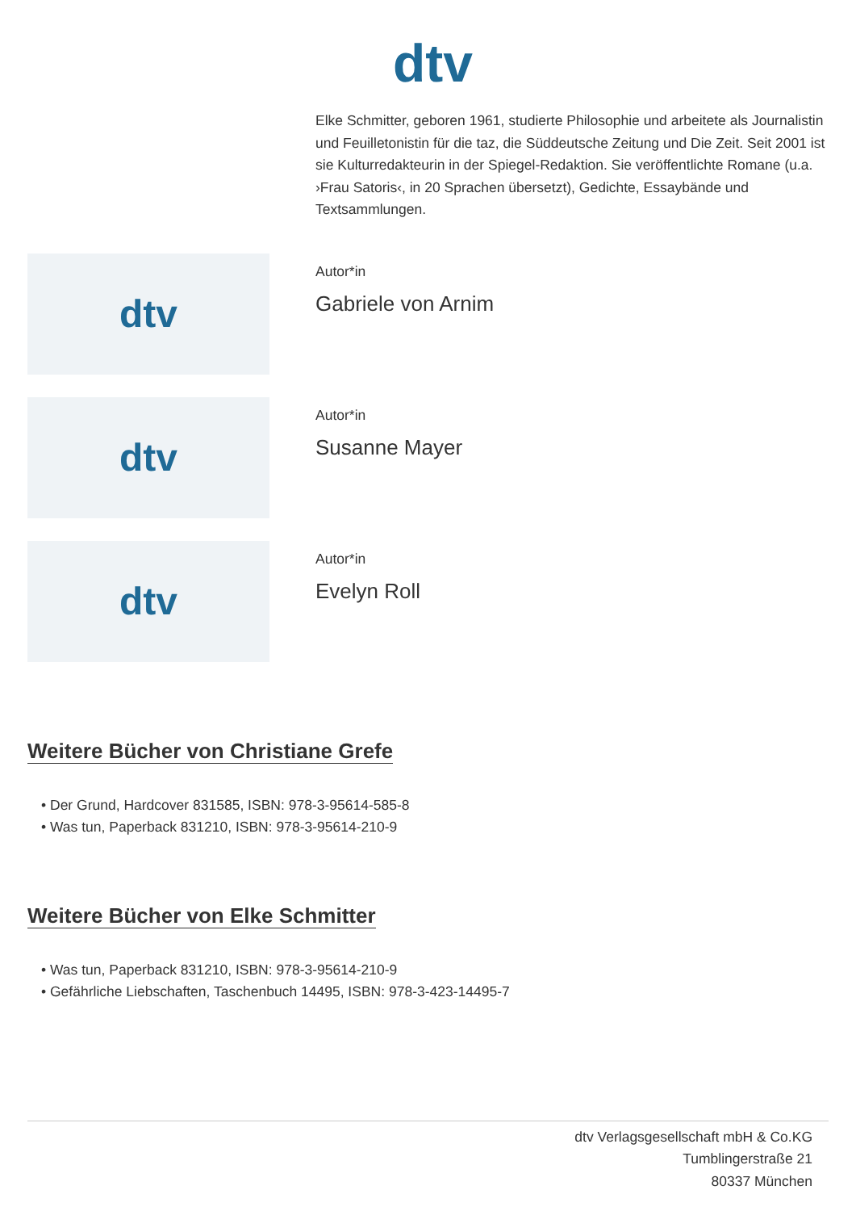dtv
Elke Schmitter, geboren 1961, studierte Philosophie und arbeitete als Journalistin und Feuilletonistin für die taz, die Süddeutsche Zeitung und Die Zeit. Seit 2001 ist sie Kulturredakteurin in der Spiegel-Redaktion. Sie veröffentlichte Romane (u.a. ›Frau Satoris‹, in 20 Sprachen übersetzt), Gedichte, Essaybände und Textsammlungen.
dtv
Autor*in
Gabriele von Arnim
dtv
Autor*in
Susanne Mayer
dtv
Autor*in
Evelyn Roll
Weitere Bücher von Christiane Grefe
• Der Grund, Hardcover 831585, ISBN: 978-3-95614-585-8
• Was tun, Paperback 831210, ISBN: 978-3-95614-210-9
Weitere Bücher von Elke Schmitter
• Was tun, Paperback 831210, ISBN: 978-3-95614-210-9
• Gefährliche Liebschaften, Taschenbuch 14495, ISBN: 978-3-423-14495-7
dtv Verlagsgesellschaft mbH & Co.KG
Tumblingerstraße 21
80337 München